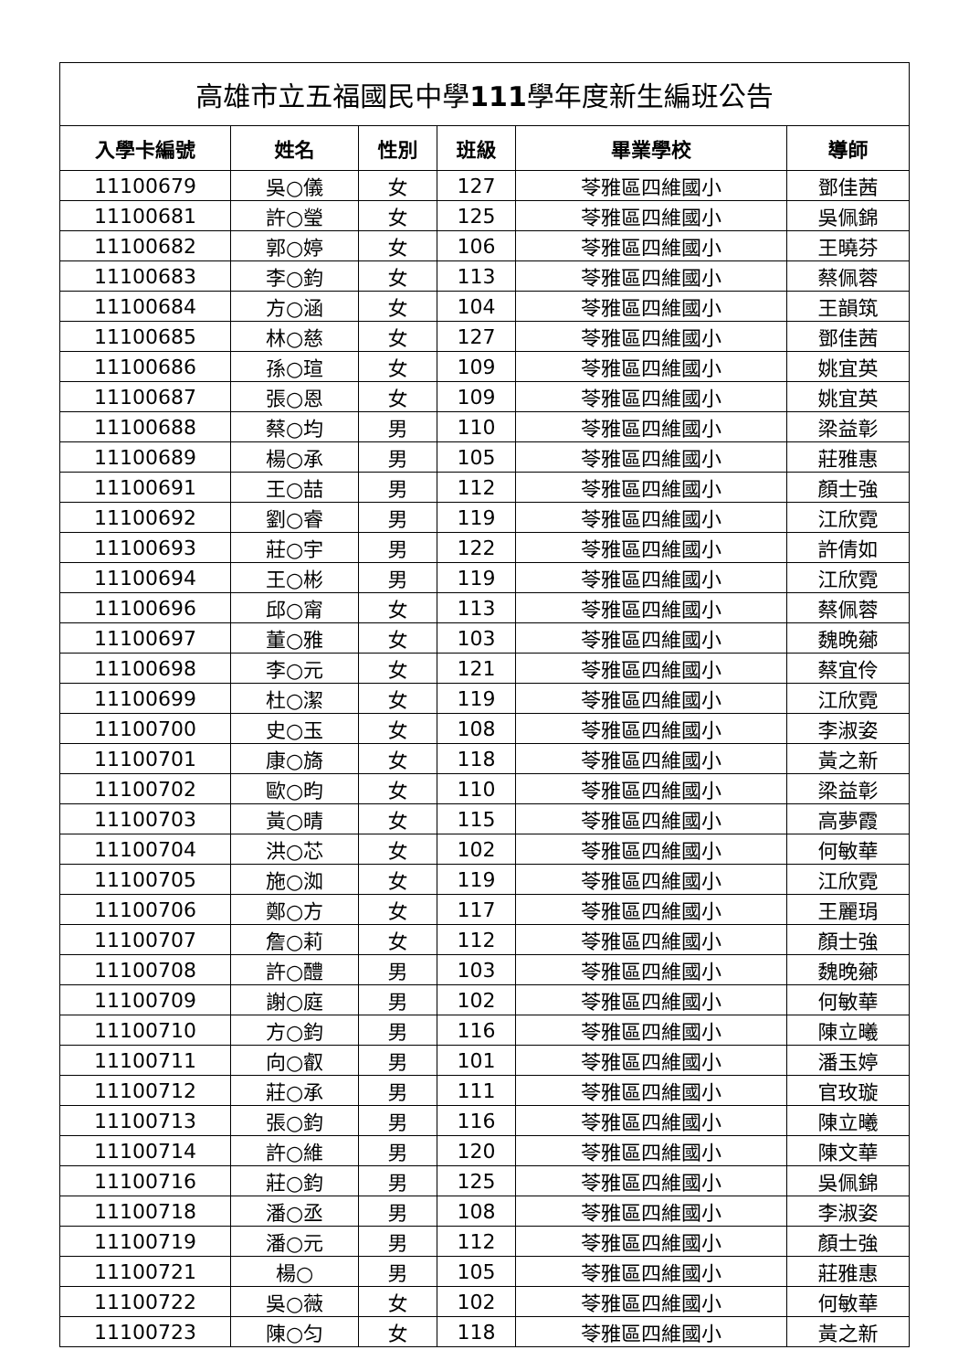| 高雄市立五福國民中學 111 學年度新生編班公告 | | | | | |
| 入學卡編號 | 姓名 | 性別 | 班級 | 畢業學校 | 導師 |
| 11100679 | 吳○儀 | 女 | 127 | 苓雅區四維國小 | 鄧佳茜 |
| 11100681 | 許○瑩 | 女 | 125 | 苓雅區四維國小 | 吳佩錦 |
| 11100682 | 郭○婷 | 女 | 106 | 苓雅區四維國小 | 王曉芬 |
| 11100683 | 李○鈞 | 女 | 113 | 苓雅區四維國小 | 蔡佩蓉 |
| 11100684 | 方○涵 | 女 | 104 | 苓雅區四維國小 | 王韻筑 |
| 11100685 | 林○慈 | 女 | 127 | 苓雅區四維國小 | 鄧佳茜 |
| 11100686 | 孫○瑄 | 女 | 109 | 苓雅區四維國小 | 姚宜英 |
| 11100687 | 張○恩 | 女 | 109 | 苓雅區四維國小 | 姚宜英 |
| 11100688 | 蔡○均 | 男 | 110 | 苓雅區四維國小 | 梁益彰 |
| 11100689 | 楊○承 | 男 | 105 | 苓雅區四維國小 | 莊雅惠 |
| 11100691 | 王○喆 | 男 | 112 | 苓雅區四維國小 | 顏士強 |
| 11100692 | 劉○睿 | 男 | 119 | 苓雅區四維國小 | 江欣霓 |
| 11100693 | 莊○宇 | 男 | 122 | 苓雅區四維國小 | 許倩如 |
| 11100694 | 王○彬 | 男 | 119 | 苓雅區四維國小 | 江欣霓 |
| 11100696 | 邱○甯 | 女 | 113 | 苓雅區四維國小 | 蔡佩蓉 |
| 11100697 | 董○雅 | 女 | 103 | 苓雅區四維國小 | 魏晚薌 |
| 11100698 | 李○元 | 女 | 121 | 苓雅區四維國小 | 蔡宜伶 |
| 11100699 | 杜○潔 | 女 | 119 | 苓雅區四維國小 | 江欣霓 |
| 11100700 | 史○玉 | 女 | 108 | 苓雅區四維國小 | 李淑姿 |
| 11100701 | 康○旖 | 女 | 118 | 苓雅區四維國小 | 黃之新 |
| 11100702 | 歐○昀 | 女 | 110 | 苓雅區四維國小 | 梁益彰 |
| 11100703 | 黃○晴 | 女 | 115 | 苓雅區四維國小 | 高夢霞 |
| 11100704 | 洪○芯 | 女 | 102 | 苓雅區四維國小 | 何敏華 |
| 11100705 | 施○洳 | 女 | 119 | 苓雅區四維國小 | 江欣霓 |
| 11100706 | 鄭○方 | 女 | 117 | 苓雅區四維國小 | 王麗琄 |
| 11100707 | 詹○莉 | 女 | 112 | 苓雅區四維國小 | 顏士強 |
| 11100708 | 許○醴 | 男 | 103 | 苓雅區四維國小 | 魏晚薌 |
| 11100709 | 謝○庭 | 男 | 102 | 苓雅區四維國小 | 何敏華 |
| 11100710 | 方○鈞 | 男 | 116 | 苓雅區四維國小 | 陳立曦 |
| 11100711 | 向○叡 | 男 | 101 | 苓雅區四維國小 | 潘玉婷 |
| 11100712 | 莊○承 | 男 | 111 | 苓雅區四維國小 | 官玫璇 |
| 11100713 | 張○鈞 | 男 | 116 | 苓雅區四維國小 | 陳立曦 |
| 11100714 | 許○維 | 男 | 120 | 苓雅區四維國小 | 陳文華 |
| 11100716 | 莊○鈞 | 男 | 125 | 苓雅區四維國小 | 吳佩錦 |
| 11100718 | 潘○丞 | 男 | 108 | 苓雅區四維國小 | 李淑姿 |
| 11100719 | 潘○元 | 男 | 112 | 苓雅區四維國小 | 顏士強 |
| 11100721 | 楊○ | 男 | 105 | 苓雅區四維國小 | 莊雅惠 |
| 11100722 | 吳○薇 | 女 | 102 | 苓雅區四維國小 | 何敏華 |
| 11100723 | 陳○匀 | 女 | 118 | 苓雅區四維國小 | 黃之新 |